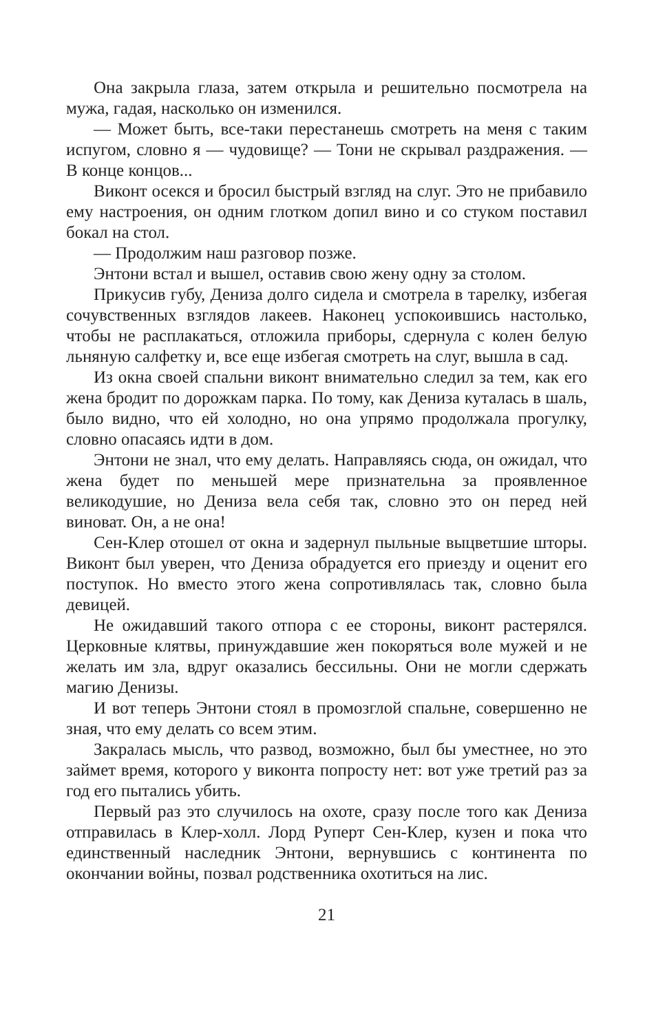Она закрыла глаза, затем открыла и решительно посмотрела на мужа, гадая, насколько он изменился.
— Может быть, все-таки перестанешь смотреть на меня с таким испугом, словно я — чудовище? — Тони не скрывал раздражения. — В конце концов...
Виконт осекся и бросил быстрый взгляд на слуг. Это не прибавило ему настроения, он одним глотком допил вино и со стуком поставил бокал на стол.
— Продолжим наш разговор позже.
Энтони встал и вышел, оставив свою жену одну за столом.
Прикусив губу, Дениза долго сидела и смотрела в тарелку, избегая сочувственных взглядов лакеев. Наконец успокоившись настолько, чтобы не расплакаться, отложила приборы, сдернула с колен белую льняную салфетку и, все еще избегая смотреть на слуг, вышла в сад.
Из окна своей спальни виконт внимательно следил за тем, как его жена бродит по дорожкам парка. По тому, как Дениза куталась в шаль, было видно, что ей холодно, но она упрямо продолжала прогулку, словно опасаясь идти в дом.
Энтони не знал, что ему делать. Направляясь сюда, он ожидал, что жена будет по меньшей мере признательна за проявленное великодушие, но Дениза вела себя так, словно это он перед ней виноват. Он, а не она!
Сен-Клер отошел от окна и задернул пыльные выцветшие шторы. Виконт был уверен, что Дениза обрадуется его приезду и оценит его поступок. Но вместо этого жена сопротивлялась так, словно была девицей.
Не ожидавший такого отпора с ее стороны, виконт растерялся. Церковные клятвы, принуждавшие жен покоряться воле мужей и не желать им зла, вдруг оказались бессильны. Они не могли сдержать магию Денизы.
И вот теперь Энтони стоял в промозглой спальне, совершенно не зная, что ему делать со всем этим.
Закралась мысль, что развод, возможно, был бы уместнее, но это займет время, которого у виконта попросту нет: вот уже третий раз за год его пытались убить.
Первый раз это случилось на охоте, сразу после того как Дениза отправилась в Клер-холл. Лорд Руперт Сен-Клер, кузен и пока что единственный наследник Энтони, вернувшись с континента по окончании войны, позвал родственника охотиться на лис.
21